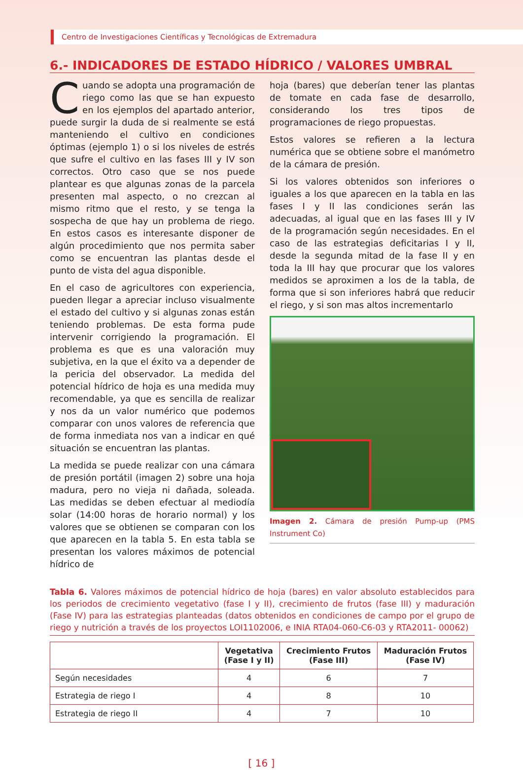Centro de Investigaciones Científicas y Tecnológicas de Extremadura
6.- INDICADORES DE ESTADO HÍDRICO / VALORES UMBRAL
Cuando se adopta una programación de riego como las que se han expuesto en los ejemplos del apartado anterior, puede surgir la duda de si realmente se está manteniendo el cultivo en condiciones óptimas (ejemplo 1) o si los niveles de estrés que sufre el cultivo en las fases III y IV son correctos. Otro caso que se nos puede plantear es que algunas zonas de la parcela presenten mal aspecto, o no crezcan al mismo ritmo que el resto, y se tenga la sospecha de que hay un problema de riego. En estos casos es interesante disponer de algún procedimiento que nos permita saber como se encuentran las plantas desde el punto de vista del agua disponible.
En el caso de agricultores con experiencia, pueden llegar a apreciar incluso visualmente el estado del cultivo y si algunas zonas están teniendo problemas. De esta forma pude intervenir corrigiendo la programación. El problema es que es una valoración muy subjetiva, en la que el éxito va a depender de la pericia del observador. La medida del potencial hídrico de hoja es una medida muy recomendable, ya que es sencilla de realizar y nos da un valor numérico que podemos comparar con unos valores de referencia que de forma inmediata nos van a indicar en qué situación se encuentran las plantas.
La medida se puede realizar con una cámara de presión portátil (imagen 2) sobre una hoja madura, pero no vieja ni dañada, soleada. Las medidas se deben efectuar al mediodía solar (14:00 horas de horario normal) y los valores que se obtienen se comparan con los que aparecen en la tabla 5. En esta tabla se presentan los valores máximos de potencial hídrico de
hoja (bares) que deberían tener las plantas de tomate en cada fase de desarrollo, considerando los tres tipos de programaciones de riego propuestas.
Estos valores se refieren a la lectura numérica que se obtiene sobre el manómetro de la cámara de presión.
Si los valores obtenidos son inferiores o iguales a los que aparecen en la tabla en las fases I y II las condiciones serán las adecuadas, al igual que en las fases III y IV de la programación según necesidades. En el caso de las estrategias deficitarias I y II, desde la segunda mitad de la fase II y en toda la III hay que procurar que los valores medidos se aproximen a los de la tabla, de forma que si son inferiores habrá que reducir el riego, y si son mas altos incrementarlo
Imagen 2. Cámara de presión Pump-up (PMS Instrument Co)
Tabla 6. Valores máximos de potencial hídrico de hoja (bares) en valor absoluto establecidos para los periodos de crecimiento vegetativo (fase I y II), crecimiento de frutos (fase III) y maduración (Fase IV) para las estrategias planteadas (datos obtenidos en condiciones de campo por el grupo de riego y nutrición a través de los proyectos LOI1102006, e INIA RTA04-060-C6-03 y RTA2011- 00062)
| | Vegetativa (Fase I y II) | Crecimiento Frutos (Fase III) | Maduración Frutos (Fase IV) |
| --- | --- | --- | --- |
| Según necesidades | 4 | 6 | 7 |
| Estrategia de riego I | 4 | 8 | 10 |
| Estrategia de riego II | 4 | 7 | 10 |
[ 16 ]